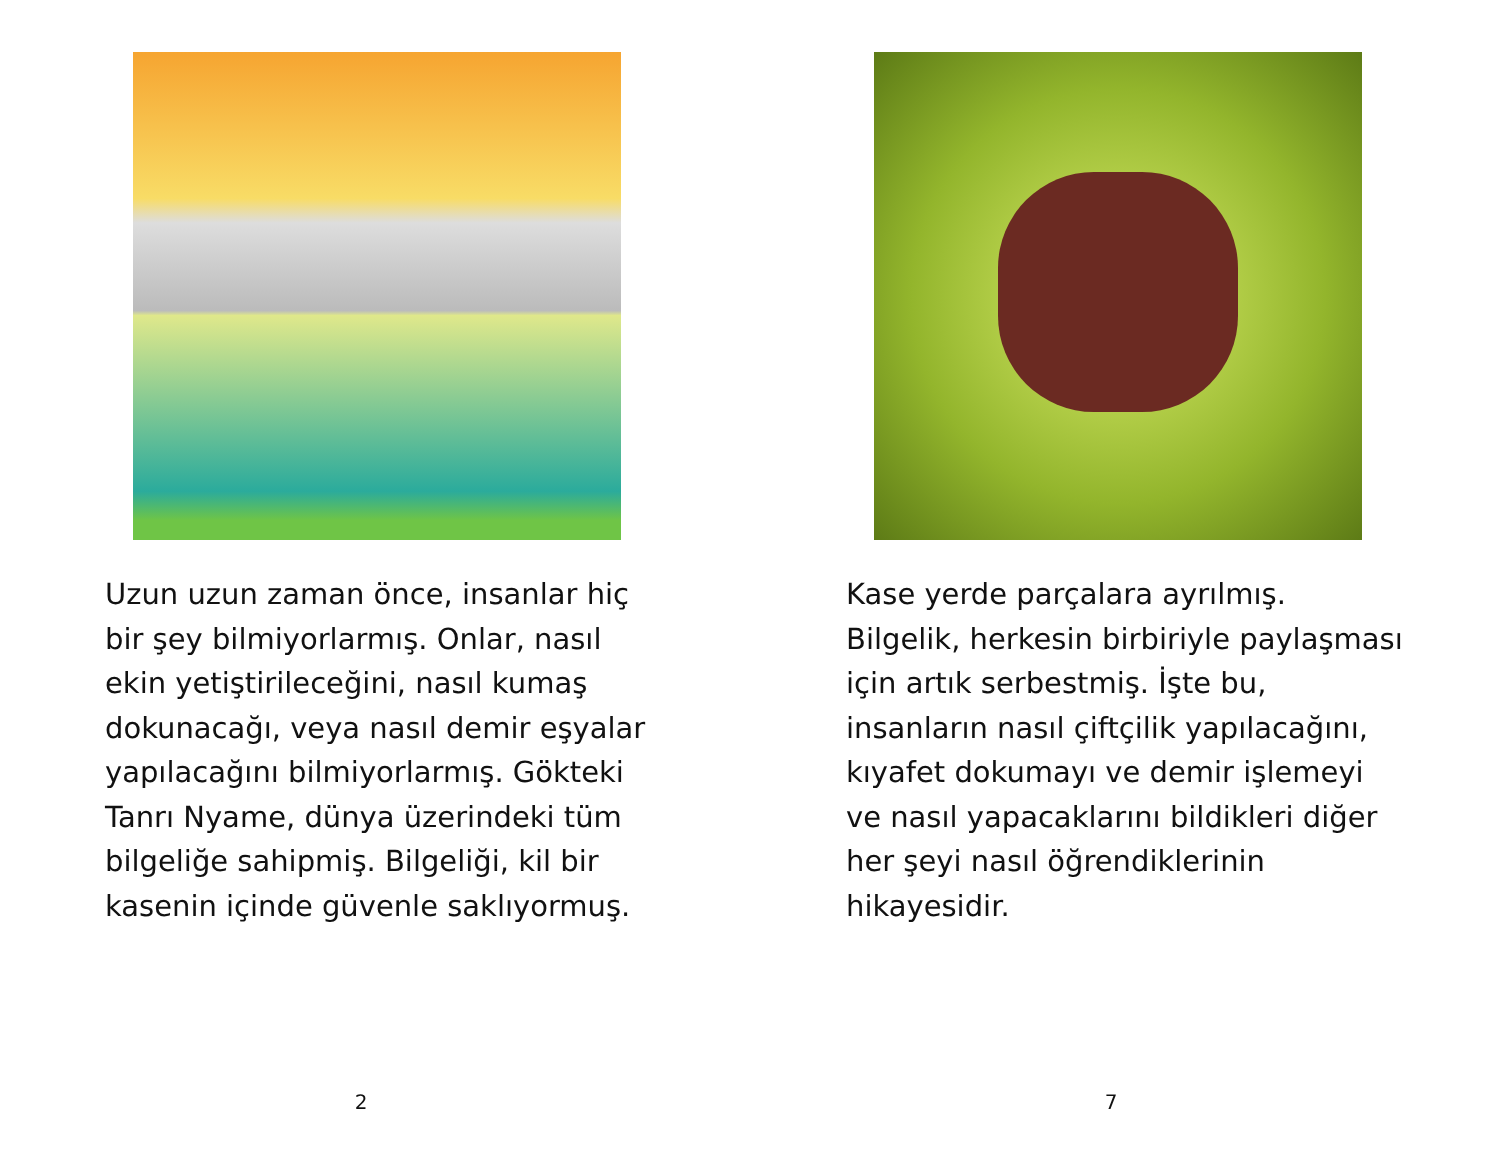Uzun uzun zaman önce, insanlar hiç bir şey bilmiyorlarmış. Onlar, nasıl ekin yetiştirileceğini, nasıl kumaş dokunacağı, veya nasıl demir eşyalar yapılacağını bilmiyorlarmış. Gökteki Tanrı Nyame, dünya üzerindeki tüm bilgeliğe sahipmiş. Bilgeliği, kil bir kasenin içinde güvenle saklıyormuş.
2
Kase yerde parçalara ayrılmış. Bilgelik, herkesin birbiriyle paylaşması için artık serbestmiş. İşte bu, insanların nasıl çiftçilik yapılacağını, kıyafet dokumayı ve demir işlemeyi ve nasıl yapacaklarını bildikleri diğer her şeyi nasıl öğrendiklerinin hikayesidir.
7